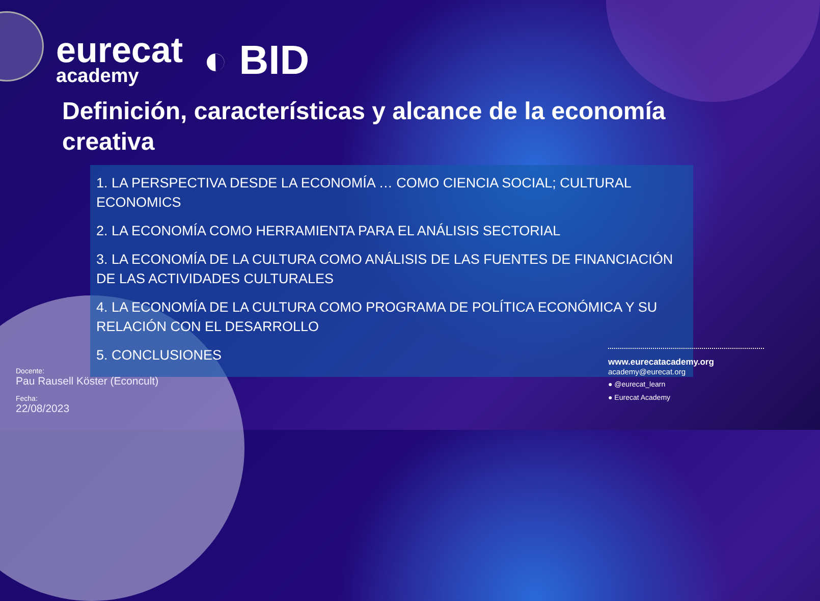eurecat
academy
◐ BID
Definición, características y alcance de la economía creativa
1. LA PERSPECTIVA DESDE LA ECONOMÍA … COMO CIENCIA SOCIAL; CULTURAL ECONOMICS
2. LA ECONOMÍA COMO HERRAMIENTA PARA EL ANÁLISIS SECTORIAL
3. LA ECONOMÍA DE LA CULTURA COMO ANÁLISIS DE LAS FUENTES DE FINANCIACIÓN DE LAS ACTIVIDADES CULTURALES
4. LA ECONOMÍA DE LA CULTURA COMO PROGRAMA DE POLÍTICA ECONÓMICA Y SU RELACIÓN CON EL DESARROLLO
5. CONCLUSIONES
Docente:
Pau Rausell Köster (Econcult)
Fecha:
22/08/2023
www.eurecatacademy.org
academy@eurecat.org
● @eurecat_learn
● Eurecat Academy